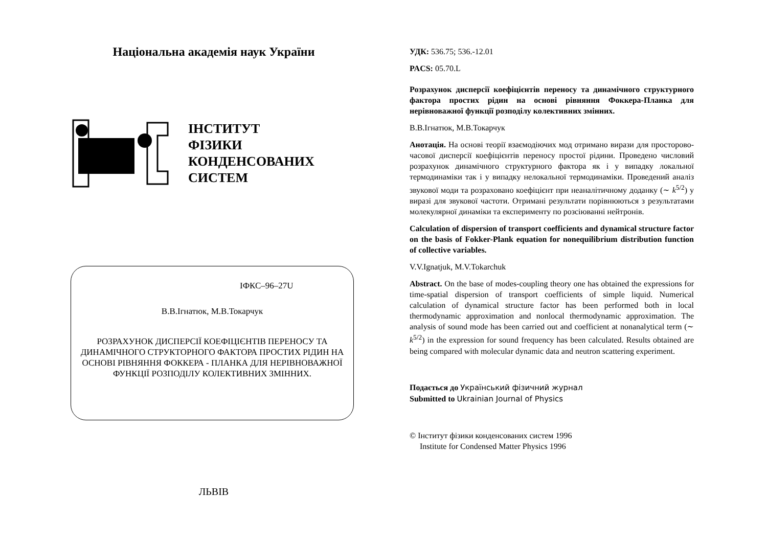Національна академія наук України
ІНСТИТУТ
ФІЗИКИ
КОНДЕНСОВАНИХ
СИСТЕМ
ІФКС–96–27U
В.В.Ігнатюк, М.В.Токарчук
РОЗРАХУНОК ДИСПЕРСІЇ КОЕФІЦІЄНТІВ ПЕРЕНОСУ ТА ДИНАМІЧНОГО СТРУКТОРНОГО ФАКТОРА ПРОСТИХ РІДИН НА ОСНОВІ РІВНЯННЯ ФОККЕРА - ПЛАНКА ДЛЯ НЕРІВНОВАЖНОЇ ФУНКЦІЇ РОЗПОДІЛУ КОЛЕКТИВНИХ ЗМІННИХ.
ЛЬВІВ
УДК: 536.75; 536.-12.01
PACS: 05.70.L
Розрахунок дисперсії коефіцієнтів переносу та динамічного структурного фактора простих рідин на основі рівняння Фоккера-Планка для нерівноважної функції розподілу колективних змінних.
В.В.Ігнатюк, М.В.Токарчук
Анотація. На основі теорії взаємодіючих мод отримано вирази для просторово-часової дисперсії коефіцієнтів переносу простої рідини. Проведено числовий розрахунок динамічного структурного фактора як і у випадку локальної термодинаміки так і у випадку нелокальної термодинаміки. Проведений аналіз звукової моди та розраховано коефіцієнт при неаналітичному доданку (∼ k<sup>5/2</sup>) у виразі для звукової частоти. Отримані результати порівнюються з результатами молекулярної динаміки та експерименту по розсіюванні нейтронів.
Calculation of dispersion of transport coefficients and dynamical structure factor on the basis of Fokker-Plank equation for nonequilibrium distribution function of collective variables.
V.V.Ignatjuk, M.V.Tokarchuk
Abstract. On the base of modes-coupling theory one has obtained the expressions for time-spatial dispersion of transport coefficients of simple liquid. Numerical calculation of dynamical structure factor has been performed both in local thermodynamic approximation and nonlocal thermodynamic approximation. The analysis of sound mode has been carried out and coefficient at nonanalytical term (∼ k<sup>5/2</sup>) in the expression for sound frequency has been calculated. Results obtained are being compared with molecular dynamic data and neutron scattering experiment.
Подається до Український фізичний журнал
Submitted to Ukrainian Journal of Physics
© Інститут фізики конденсованих систем 1996
Institute for Condensed Matter Physics 1996